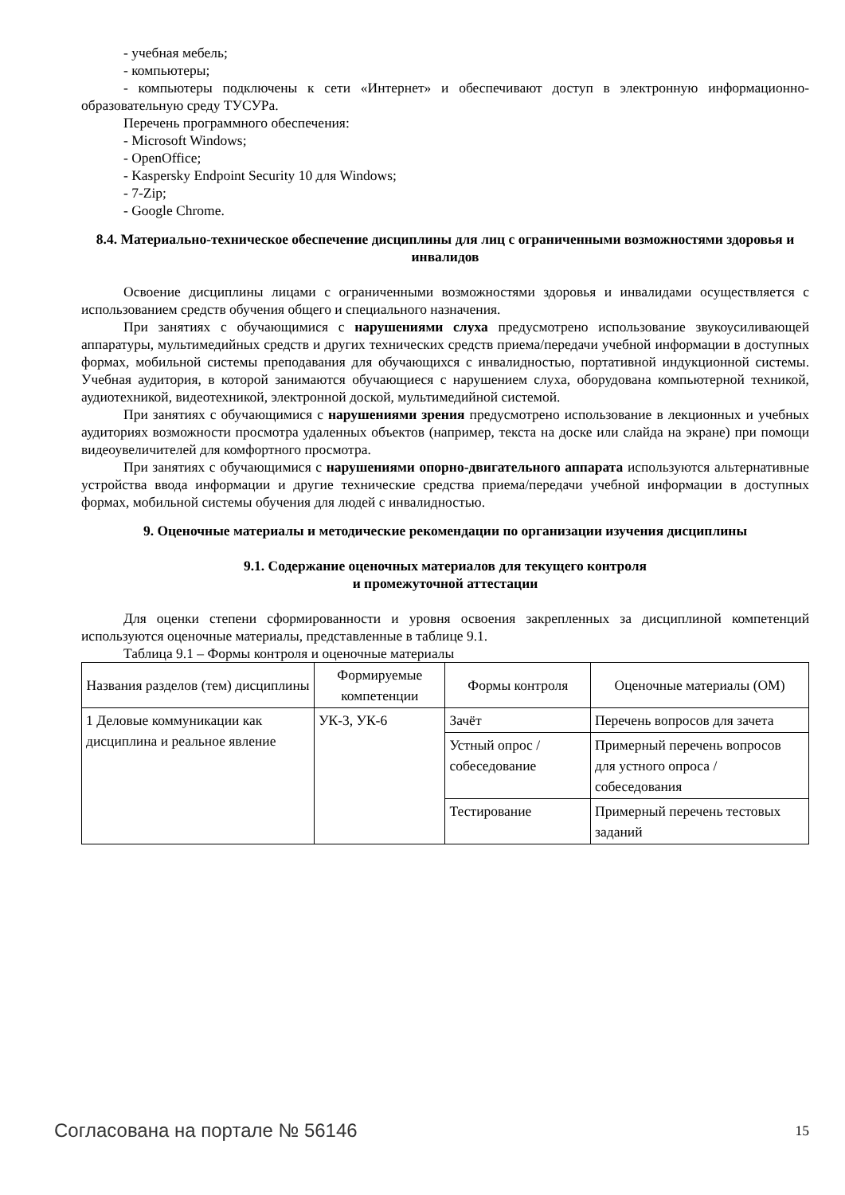- учебная мебель;
- компьютеры;
- компьютеры подключены к сети «Интернет» и обеспечивают доступ в электронную информационно-образовательную среду ТУСУРа.
Перечень программного обеспечения:
- Microsoft Windows;
- OpenOffice;
- Kaspersky Endpoint Security 10 для Windows;
- 7-Zip;
- Google Chrome.
8.4. Материально-техническое обеспечение дисциплины для лиц с ограниченными возможностями здоровья и инвалидов
Освоение дисциплины лицами с ограниченными возможностями здоровья и инвалидами осуществляется с использованием средств обучения общего и специального назначения.
При занятиях с обучающимися с нарушениями слуха предусмотрено использование звукоусиливающей аппаратуры, мультимедийных средств и других технических средств приема/передачи учебной информации в доступных формах, мобильной системы преподавания для обучающихся с инвалидностью, портативной индукционной системы. Учебная аудитория, в которой занимаются обучающиеся с нарушением слуха, оборудована компьютерной техникой, аудиотехникой, видеотехникой, электронной доской, мультимедийной системой.
При занятиях с обучающимися с нарушениями зрения предусмотрено использование в лекционных и учебных аудиториях возможности просмотра удаленных объектов (например, текста на доске или слайда на экране) при помощи видеоувеличителей для комфортного просмотра.
При занятиях с обучающимися с нарушениями опорно-двигательного аппарата используются альтернативные устройства ввода информации и другие технические средства приема/передачи учебной информации в доступных формах, мобильной системы обучения для людей с инвалидностью.
9. Оценочные материалы и методические рекомендации по организации изучения дисциплины
9.1. Содержание оценочных материалов для текущего контроля
и промежуточной аттестации
Для оценки степени сформированности и уровня освоения закрепленных за дисциплиной компетенций используются оценочные материалы, представленные в таблице 9.1.
Таблица 9.1 – Формы контроля и оценочные материалы
| Названия разделов (тем) дисциплины | Формируемые компетенции | Формы контроля | Оценочные материалы (ОМ) |
| --- | --- | --- | --- |
| 1 Деловые коммуникации как дисциплина и реальное явление | УК-3, УК-6 | Зачёт | Перечень вопросов для зачета |
| | | Устный опрос / собеседование | Примерный перечень вопросов для устного опроса / собеседования |
| | | Тестирование | Примерный перечень тестовых заданий |
Согласована на портале № 56146 15